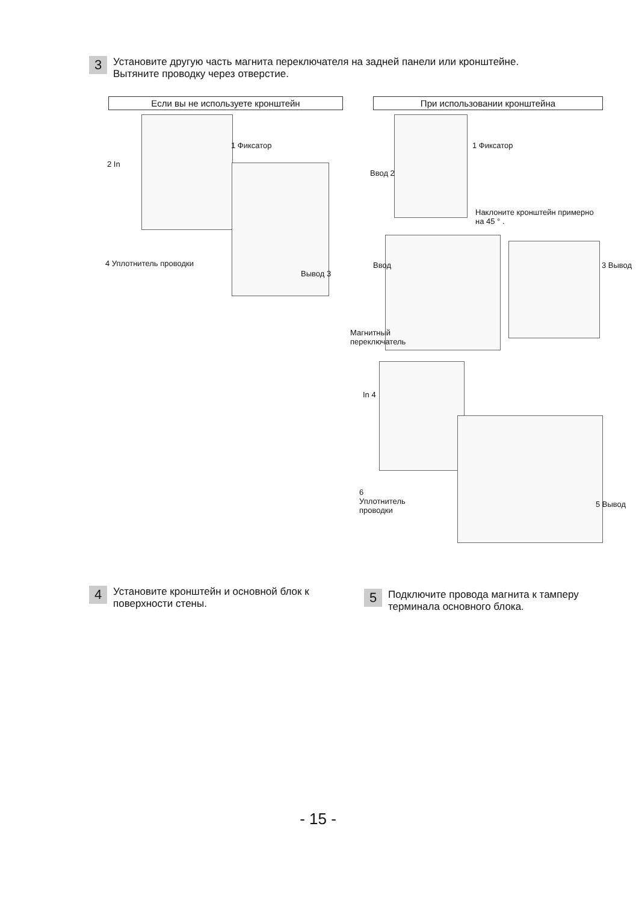3
Установите другую часть магнита переключателя на задней панели или кронштейне. Вытяните проводку через отверстие.
Если вы не используете кронштейн При использовании кронштейна
1 Фиксатор
2 In
4 Уплотнитель проводки
Вывод 3
1 Фиксатор
Ввод 2
Наклоните кронштейн примерно на 45 ° .
Ввод 3 Вывод
Магнитный переключатель
In 4
6 Уплотнитель проводки
5 Вывод
4
Установите кронштейн и основной блок к поверхности стены.
5
Подключите провода магнита к тамперу терминала основного блока.
- 15 -